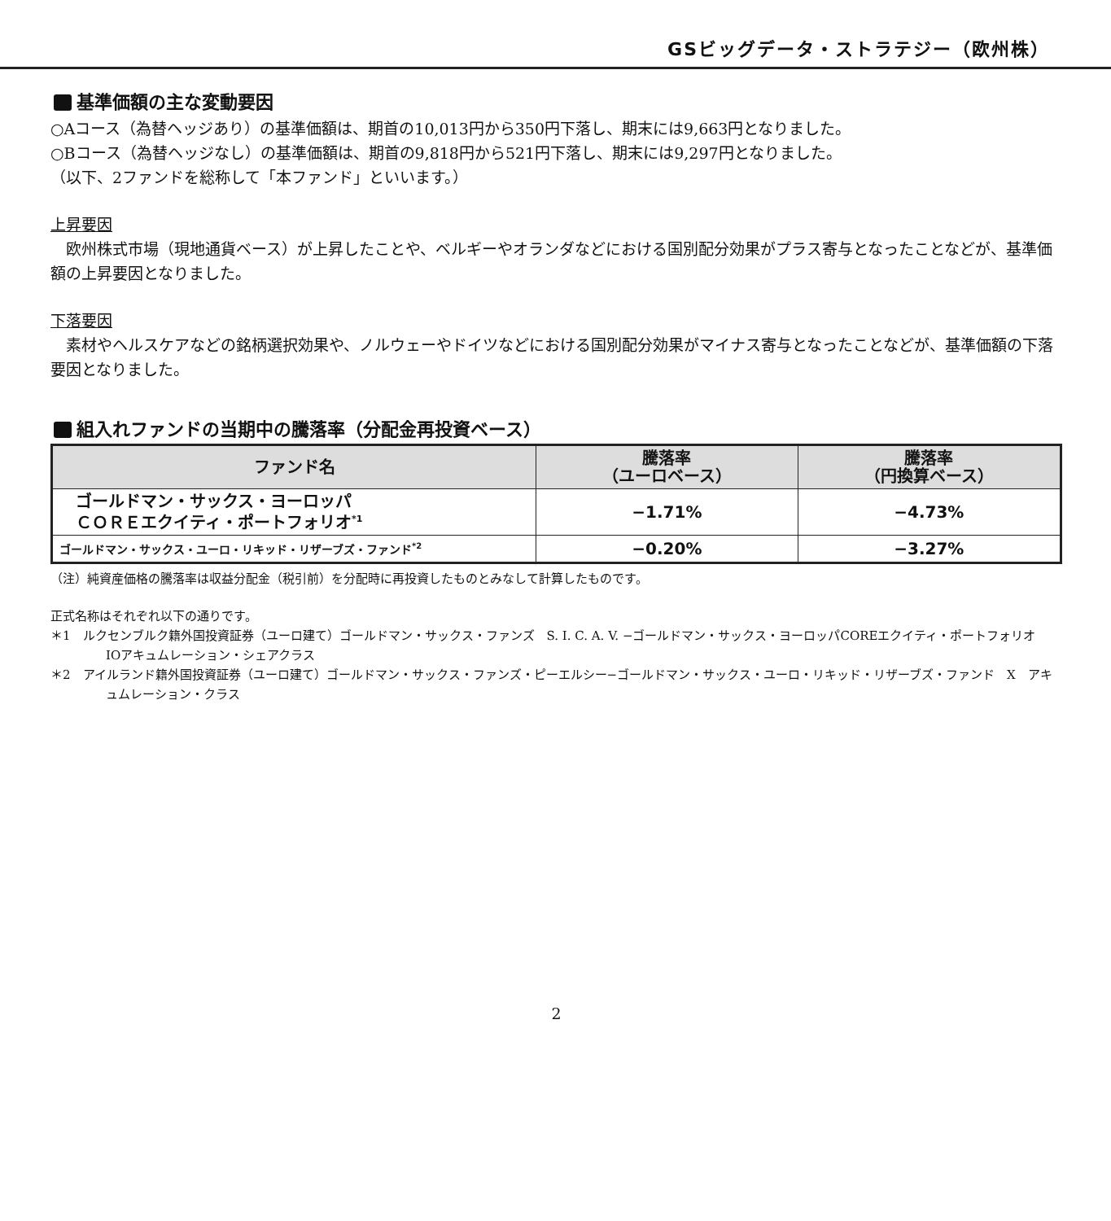GSビッグデータ・ストラテジー（欧州株）
基準価額の主な変動要因
○Aコース（為替ヘッジあり）の基準価額は、期首の10,013円から350円下落し、期末には9,663円となりました。
○Bコース（為替ヘッジなし）の基準価額は、期首の9,818円から521円下落し、期末には9,297円となりました。
（以下、2ファンドを総称して「本ファンド」といいます。）
上昇要因
　欧州株式市場（現地通貨ベース）が上昇したことや、ベルギーやオランダなどにおける国別配分効果がプラス寄与となったことなどが、基準価額の上昇要因となりました。
下落要因
　素材やヘルスケアなどの銘柄選択効果や、ノルウェーやドイツなどにおける国別配分効果がマイナス寄与となったことなどが、基準価額の下落要因となりました。
組入れファンドの当期中の騰落率（分配金再投資ベース）
| ファンド名 | 騰落率 （ユーロベース） | 騰落率 （円換算ベース） |
| --- | --- | --- |
| ゴールドマン・サックス・ヨーロッパ ＣＯＲＥエクイティ・ポートフォリオ<sup>*1</sup> | −1.71% | −4.73% |
| ゴールドマン・サックス・ユーロ・リキッド・リザーブズ・ファンド<sup>*2</sup> | −0.20% | −3.27% |
（注）純資産価格の騰落率は収益分配金（税引前）を分配時に再投資したものとみなして計算したものです。
正式名称はそれぞれ以下の通りです。
＊1　ルクセンブルク籍外国投資証券（ユーロ建て）ゴールドマン・サックス・ファンズ　S. I. C. A. V. −ゴールドマン・サックス・ヨーロッパCOREエクイティ・ポートフォリオ　IOアキュムレーション・シェアクラス
＊2　アイルランド籍外国投資証券（ユーロ建て）ゴールドマン・サックス・ファンズ・ピーエルシー−ゴールドマン・サックス・ユーロ・リキッド・リザーブズ・ファンド　X　アキュムレーション・クラス
2